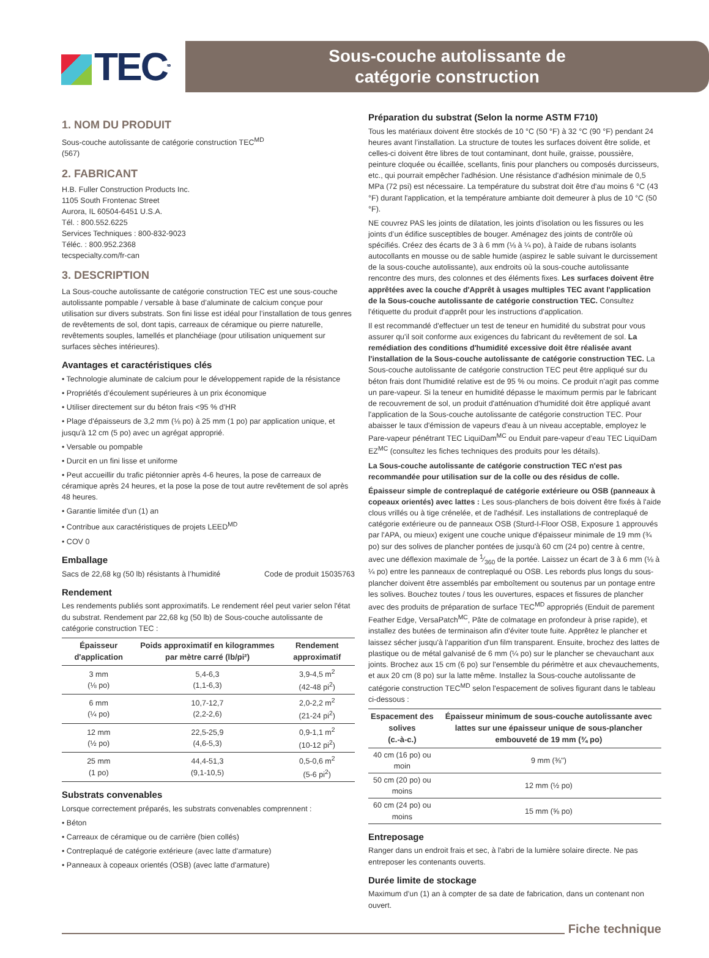TEC<sup>MD</sup>
Sous-couche autolissante de
catégorie construction
1. NOM DU PRODUIT
Sous-couche autolissante de catégorie construction TEC<sup>MD</sup>
(567)
2. FABRICANT
H.B. Fuller Construction Products Inc.
1105 South Frontenac Street
Aurora, IL 60504-6451 U.S.A.
Tél. : 800.552.6225
Services Techniques : 800-832-9023
Téléc. : 800.952.2368
tecspecialty.com/fr-can
3. DESCRIPTION
La Sous-couche autolissante de catégorie construction TEC est une sous-couche autolissante pompable / versable à base d’aluminate de calcium conçue pour utilisation sur divers substrats. Son fini lisse est idéal pour l’installation de tous genres de revêtements de sol, dont tapis, carreaux de céramique ou pierre naturelle, revêtements souples, lamellés et planchéiage (pour utilisation uniquement sur surfaces sèches intérieures).
Avantages et caractéristiques clés
• Technologie aluminate de calcium pour le développement rapide de la résistance
• Propriétés d’écoulement supérieures à un prix économique
• Utiliser directement sur du béton frais <95 % d'HR
• Plage d'épaisseurs de 3,2 mm (⅛ po) à 25 mm (1 po) par application unique, et jusqu'à 12 cm (5 po) avec un agrégat approprié.
• Versable ou pompable
• Durcit en un fini lisse et uniforme
• Peut accueillir du trafic piétonnier après 4-6 heures, la pose de carreaux de céramique après 24 heures, et la pose la pose de tout autre revêtement de sol après 48 heures.
• Garantie limitée d'un (1) an
• Contribue aux caractéristiques de projets LEED<sup>MD</sup>
• COV 0
Emballage
Sacs de 22,68 kg (50 lb) résistants à l’humidité Code de produit 15035763
Rendement
Les rendements publiés sont approximatifs. Le rendement réel peut varier selon l'état du substrat. Rendement par 22,68 kg (50 lb) de Sous-couche autolissante de catégorie construction TEC :
| Épaisseur d'application | Poids approximatif en kilogrammes par mètre carré (lb/pi²) | Rendement approximatif |
| --- | --- | --- |
| 3 mm (⅛ po) | 5,4-6,3 (1,1-6,3) | 3,9-4,5 m<sup>2</sup> (42-48 pi<sup>2</sup>) |
| 6 mm (¼ po) | 10,7-12,7 (2,2-2,6) | 2,0-2,2 m<sup>2</sup> (21-24 pi<sup>2</sup>) |
| 12 mm (½ po) | 22,5-25,9 (4,6-5,3) | 0,9-1,1 m<sup>2</sup> (10-12 pi<sup>2</sup>) |
| 25 mm (1 po) | 44,4-51,3 (9,1-10,5) | 0,5-0,6 m<sup>2</sup> (5-6 pi<sup>2</sup>) |
Substrats convenables
Lorsque correctement préparés, les substrats convenables comprennent :
• Béton
• Carreaux de céramique ou de carrière (bien collés)
• Contreplaqué de catégorie extérieure (avec latte d'armature)
• Panneaux à copeaux orientés (OSB) (avec latte d'armature)
Préparation du substrat (Selon la norme ASTM F710)
Tous les matériaux doivent être stockés de 10 °C (50 °F) à 32 °C (90 °F) pendant 24 heures avant l’installation. La structure de toutes les surfaces doivent être solide, et celles-ci doivent être libres de tout contaminant, dont huile, graisse, poussière, peinture cloquée ou écaillée, scellants, finis pour planchers ou composés durcisseurs, etc., qui pourrait empêcher l'adhésion. Une résistance d'adhésion minimale de 0,5 MPa (72 psi) est nécessaire. La température du substrat doit être d'au moins 6 °C (43 °F) durant l'application, et la température ambiante doit demeurer à plus de 10 °C (50 °F).
NE couvrez PAS les joints de dilatation, les joints d’isolation ou les fissures ou les joints d’un édifice susceptibles de bouger. Aménagez des joints de contrôle où spécifiés. Créez des écarts de 3 à 6 mm (⅛ à ¼ po), à l'aide de rubans isolants autocollants en mousse ou de sable humide (aspirez le sable suivant le durcissement de la sous-couche autolissante), aux endroits où la sous-couche autolissante rencontre des murs, des colonnes et des éléments fixes. Les surfaces doivent être apprêtées avec la couche d'Apprêt à usages multiples TEC avant l'application de la Sous-couche autolissante de catégorie construction TEC. Consultez l'étiquette du produit d'apprêt pour les instructions d'application.
Il est recommandé d'effectuer un test de teneur en humidité du substrat pour vous assurer qu'il soit conforme aux exigences du fabricant du revêtement de sol. La remédiation des conditions d'humidité excessive doit être réalisée avant l'installation de la Sous-couche autolissante de catégorie construction TEC. La Sous-couche autolissante de catégorie construction TEC peut être appliqué sur du béton frais dont l'humidité relative est de 95 % ou moins. Ce produit n'agit pas comme un pare-vapeur. Si la teneur en humidité dépasse le maximum permis par le fabricant de recouvrement de sol, un produit d'atténuation d'humidité doit être appliqué avant l'application de la Sous-couche autolissante de catégorie construction TEC. Pour abaisser le taux d'émission de vapeurs d'eau à un niveau acceptable, employez le Pare-vapeur pénétrant TEC LiquiDam<sup>MC</sup> ou Enduit pare-vapeur d’eau TEC LiquiDam EZ<sup>MC</sup> (consultez les fiches techniques des produits pour les détails).
La Sous-couche autolissante de catégorie construction TEC n'est pas recommandée pour utilisation sur de la colle ou des résidus de colle.
Épaisseur simple de contreplaqué de catégorie extérieure ou OSB (panneaux à copeaux orientés) avec lattes : Les sous-planchers de bois doivent être fixés à l'aide clous vrillés ou à tige crénelée, et de l'adhésif. Les installations de contreplaqué de catégorie extérieure ou de panneaux OSB (Sturd-I-Floor OSB, Exposure 1 approuvés par l'APA, ou mieux) exigent une couche unique d'épaisseur minimale de 19 mm (¾ po) sur des solives de plancher pontées de jusqu'à 60 cm (24 po) centre à centre, avec une déflexion maximale de 1⁄360 de la portée. Laissez un écart de 3 à 6 mm (⅛ à ¼ po) entre les panneaux de contreplaqué ou OSB. Les rebords plus longs du sous-plancher doivent être assemblés par emboîtement ou soutenus par un pontage entre les solives. Bouchez toutes / tous les ouvertures, espaces et fissures de plancher avec des produits de préparation de surface TEC<sup>MD</sup> appropriés (Enduit de parement Feather Edge, VersaPatch<sup>MC</sup>, Pâte de colmatage en profondeur à prise rapide), et installez des butées de terminaison afin d'éviter toute fuite. Apprêtez le plancher et laissez sécher jusqu'à l'apparition d'un film transparent. Ensuite, brochez des lattes de plastique ou de métal galvanisé de 6 mm (¼ po) sur le plancher se chevauchant aux joints. Brochez aux 15 cm (6 po) sur l'ensemble du périmètre et aux chevauchements, et aux 20 cm (8 po) sur la latte même. Installez la Sous-couche autolissante de catégorie construction TEC<sup>MD</sup> selon l'espacement de solives figurant dans le tableau ci-dessous :
| Espacement des solives (c.-à-c.) | Épaisseur minimum de sous-couche autolissante avec lattes sur une épaisseur unique de sous-plancher embouveté de 19 mm (¾ po) |
| --- | --- |
| 40 cm (16 po) ou moin | 9 mm (⅜") |
| 50 cm (20 po) ou moins | 12 mm (½ po) |
| 60 cm (24 po) ou moins | 15 mm (⅝ po) |
Entreposage
Ranger dans un endroit frais et sec, à l'abri de la lumière solaire directe. Ne pas entreposer les contenants ouverts.
Durée limite de stockage
Maximum d’un (1) an à compter de sa date de fabrication, dans un contenant non ouvert.
Fiche technique